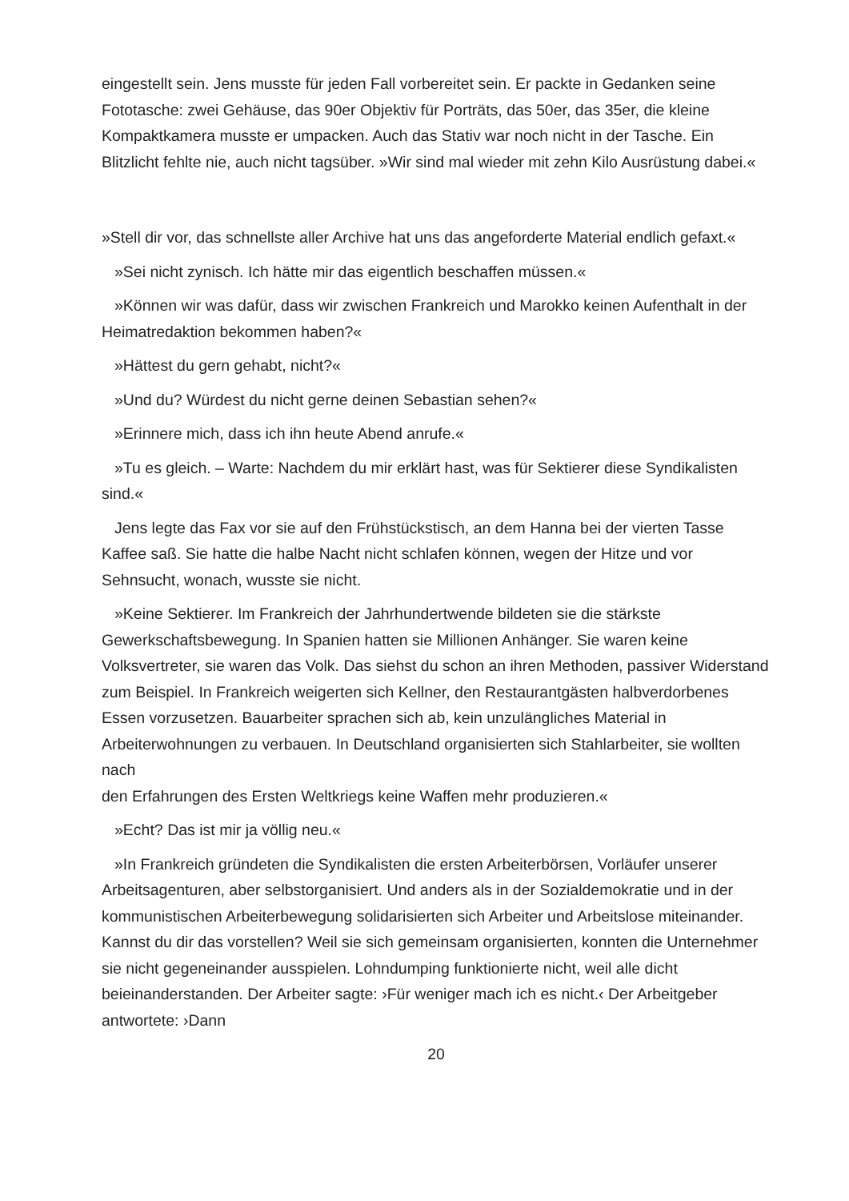eingestellt sein. Jens musste für jeden Fall vorbereitet sein. Er packte in Gedanken seine Fototasche: zwei Gehäuse, das 90er Objektiv für Porträts, das 50er, das 35er, die kleine Kompaktkamera musste er umpacken. Auch das Stativ war noch nicht in der Tasche. Ein Blitzlicht fehlte nie, auch nicht tagsüber. »Wir sind mal wieder mit zehn Kilo Ausrüstung dabei.«
»Stell dir vor, das schnellste aller Archive hat uns das angeforderte Material endlich gefaxt.«
»Sei nicht zynisch. Ich hätte mir das eigentlich beschaffen müssen.«
»Können wir was dafür, dass wir zwischen Frankreich und Marokko keinen Aufenthalt in der Heimatredaktion bekommen haben?«
»Hättest du gern gehabt, nicht?«
»Und du? Würdest du nicht gerne deinen Sebastian sehen?«
»Erinnere mich, dass ich ihn heute Abend anrufe.«
»Tu es gleich. – Warte: Nachdem du mir erklärt hast, was für Sektierer diese Syndikalisten sind.«
Jens legte das Fax vor sie auf den Frühstückstisch, an dem Hanna bei der vierten Tasse Kaffee saß. Sie hatte die halbe Nacht nicht schlafen können, wegen der Hitze und vor Sehnsucht, wonach, wusste sie nicht.
»Keine Sektierer. Im Frankreich der Jahrhundertwende bildeten sie die stärkste Gewerkschaftsbewegung. In Spanien hatten sie Millionen Anhänger. Sie waren keine Volksvertreter, sie waren das Volk. Das siehst du schon an ihren Methoden, passiver Widerstand zum Beispiel. In Frankreich weigerten sich Kellner, den Restaurantgästen halbverdorbenes Essen vorzusetzen. Bauarbeiter sprachen sich ab, kein unzulängliches Material in Arbeiterwohnungen zu verbauen. In Deutschland organisierten sich Stahlarbeiter, sie wollten nach
den Erfahrungen des Ersten Weltkriegs keine Waffen mehr produzieren.«
»Echt? Das ist mir ja völlig neu.«
»In Frankreich gründeten die Syndikalisten die ersten Arbeiterbörsen, Vorläufer unserer Arbeitsagenturen, aber selbstorganisiert. Und anders als in der Sozialdemokratie und in der kommunistischen Arbeiterbewegung solidarisierten sich Arbeiter und Arbeitslose miteinander. Kannst du dir das vorstellen? Weil sie sich gemeinsam organisierten, konnten die Unternehmer sie nicht gegeneinander ausspielen. Lohndumping funktionierte nicht, weil alle dicht beieinanderstanden. Der Arbeiter sagte: ›Für weniger mach ich es nicht.‹ Der Arbeitgeber antwortete: ›Dann
20